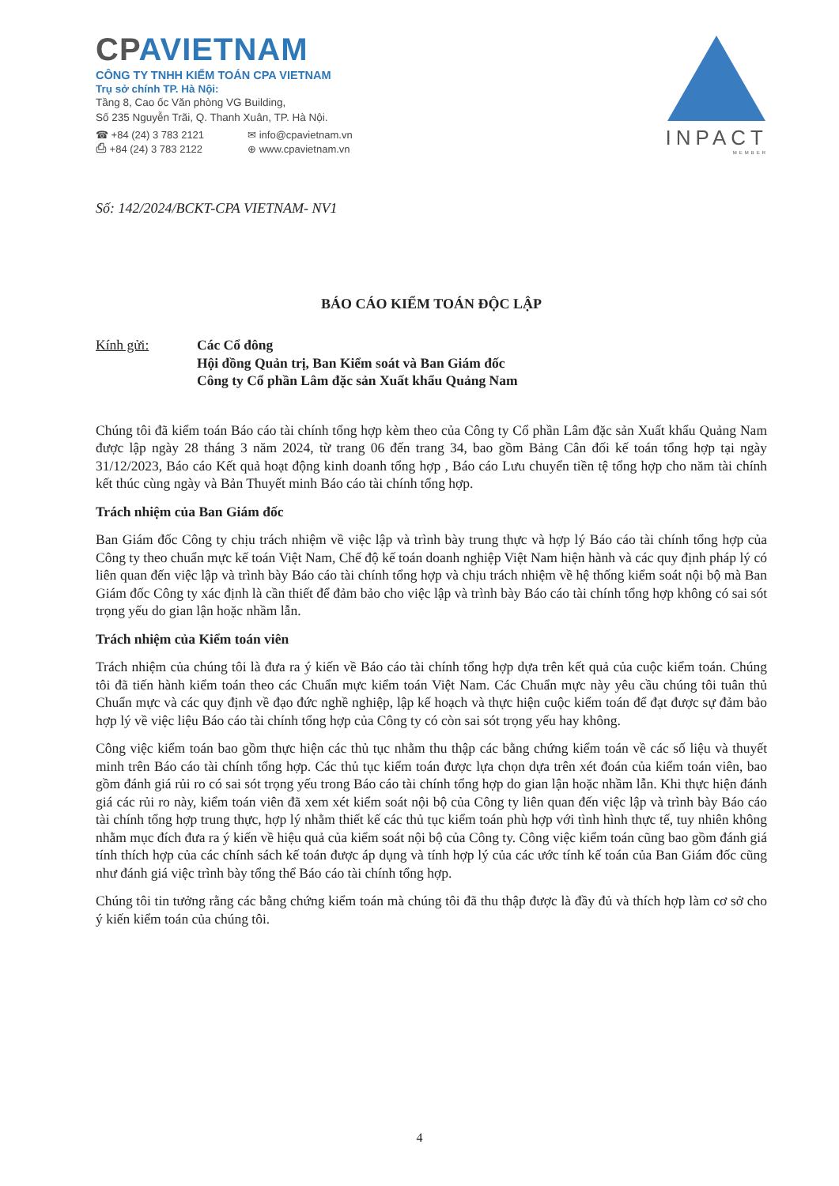CPAVIETNAM
CÔNG TY TNHH KIỂM TOÁN CPA VIETNAM
Trụ sở chính TP. Hà Nội:
Tầng 8, Cao ốc Văn phòng VG Building,
Số 235 Nguyễn Trãi, Q. Thanh Xuân, TP. Hà Nội.
☎ +84 (24) 3 783 2121
⎙ +84 (24) 3 783 2122
✉ info@cpavietnam.vn
⊕ www.cpavietnam.vn
INPACT
MEMBER
Số: 142/2024/BCKT-CPA VIETNAM- NV1
BÁO CÁO KIỂM TOÁN ĐỘC LẬP
Kính gửi: Các Cổ đông
Hội đồng Quản trị, Ban Kiểm soát và Ban Giám đốc
Công ty Cổ phần Lâm đặc sản Xuất khẩu Quảng Nam
Chúng tôi đã kiểm toán Báo cáo tài chính tổng hợp kèm theo của Công ty Cổ phần Lâm đặc sản Xuất khẩu Quảng Nam được lập ngày 28 tháng 3 năm 2024, từ trang 06 đến trang 34, bao gồm Bảng Cân đối kế toán tổng hợp tại ngày 31/12/2023, Báo cáo Kết quả hoạt động kinh doanh tổng hợp , Báo cáo Lưu chuyển tiền tệ tổng hợp cho năm tài chính kết thúc cùng ngày và Bản Thuyết minh Báo cáo tài chính tổng hợp.
Trách nhiệm của Ban Giám đốc
Ban Giám đốc Công ty chịu trách nhiệm về việc lập và trình bày trung thực và hợp lý Báo cáo tài chính tổng hợp của Công ty theo chuẩn mực kế toán Việt Nam, Chế độ kế toán doanh nghiệp Việt Nam hiện hành và các quy định pháp lý có liên quan đến việc lập và trình bày Báo cáo tài chính tổng hợp và chịu trách nhiệm về hệ thống kiểm soát nội bộ mà Ban Giám đốc Công ty xác định là cần thiết để đảm bảo cho việc lập và trình bày Báo cáo tài chính tổng hợp không có sai sót trọng yếu do gian lận hoặc nhầm lẫn.
Trách nhiệm của Kiểm toán viên
Trách nhiệm của chúng tôi là đưa ra ý kiến về Báo cáo tài chính tổng hợp dựa trên kết quả của cuộc kiểm toán. Chúng tôi đã tiến hành kiểm toán theo các Chuẩn mực kiểm toán Việt Nam. Các Chuẩn mực này yêu cầu chúng tôi tuân thủ Chuẩn mực và các quy định về đạo đức nghề nghiệp, lập kế hoạch và thực hiện cuộc kiểm toán để đạt được sự đảm bảo hợp lý về việc liệu Báo cáo tài chính tổng hợp của Công ty có còn sai sót trọng yếu hay không.
Công việc kiểm toán bao gồm thực hiện các thủ tục nhằm thu thập các bằng chứng kiểm toán về các số liệu và thuyết minh trên Báo cáo tài chính tổng hợp. Các thủ tục kiểm toán được lựa chọn dựa trên xét đoán của kiểm toán viên, bao gồm đánh giá rủi ro có sai sót trọng yếu trong Báo cáo tài chính tổng hợp do gian lận hoặc nhầm lẫn. Khi thực hiện đánh giá các rủi ro này, kiểm toán viên đã xem xét kiểm soát nội bộ của Công ty liên quan đến việc lập và trình bày Báo cáo tài chính tổng hợp trung thực, hợp lý nhằm thiết kế các thủ tục kiểm toán phù hợp với tình hình thực tế, tuy nhiên không nhằm mục đích đưa ra ý kiến về hiệu quả của kiểm soát nội bộ của Công ty. Công việc kiểm toán cũng bao gồm đánh giá tính thích hợp của các chính sách kế toán được áp dụng và tính hợp lý của các ước tính kế toán của Ban Giám đốc cũng như đánh giá việc trình bày tổng thể Báo cáo tài chính tổng hợp.
Chúng tôi tin tưởng rằng các bằng chứng kiểm toán mà chúng tôi đã thu thập được là đầy đủ và thích hợp làm cơ sở cho ý kiến kiểm toán của chúng tôi.
4